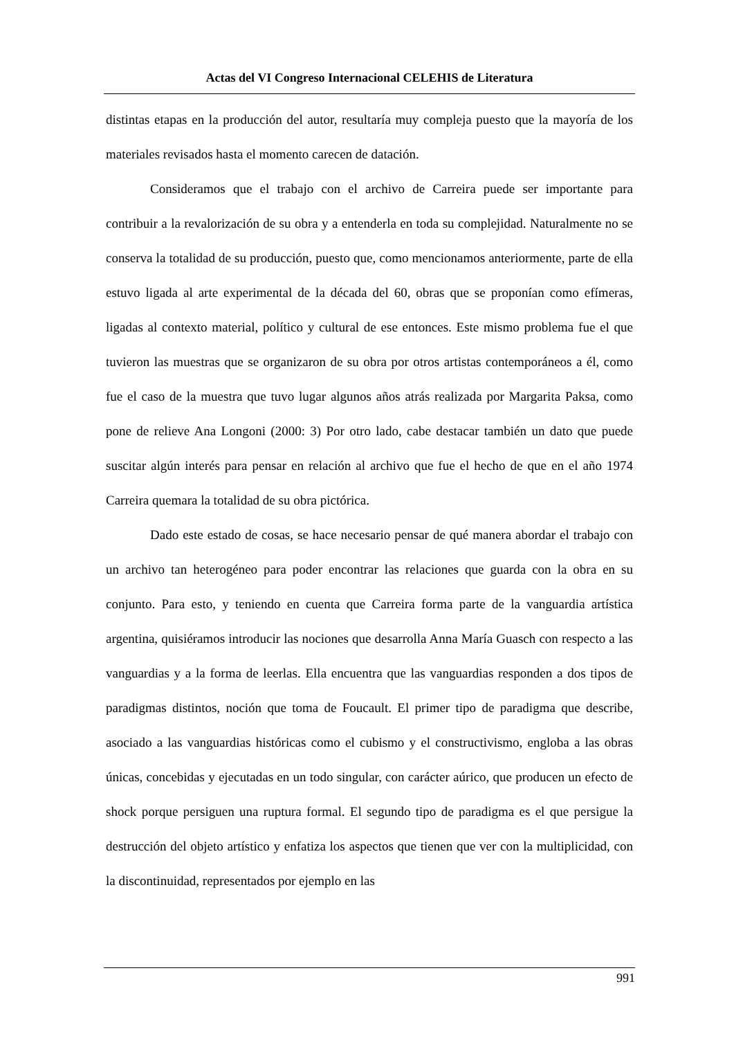Actas del VI Congreso Internacional CELEHIS de Literatura
distintas etapas en la producción del autor, resultaría muy compleja puesto que la mayoría de los materiales revisados hasta el momento carecen de datación.
Consideramos que el trabajo con el archivo de Carreira puede ser importante para contribuir a la revalorización de su obra y a entenderla en toda su complejidad. Naturalmente no se conserva la totalidad de su producción, puesto que, como mencionamos anteriormente, parte de ella estuvo ligada al arte experimental de la década del 60, obras que se proponían como efímeras, ligadas al contexto material, político y cultural de ese entonces. Este mismo problema fue el que tuvieron las muestras que se organizaron de su obra por otros artistas contemporáneos a él, como fue el caso de la muestra que tuvo lugar algunos años atrás realizada por Margarita Paksa, como pone de relieve Ana Longoni (2000: 3) Por otro lado, cabe destacar también un dato que puede suscitar algún interés para pensar en relación al archivo que fue el hecho de que en el año 1974 Carreira quemara la totalidad de su obra pictórica.
Dado este estado de cosas, se hace necesario pensar de qué manera abordar el trabajo con un archivo tan heterogéneo para poder encontrar las relaciones que guarda con la obra en su conjunto. Para esto, y teniendo en cuenta que Carreira forma parte de la vanguardia artística argentina, quisiéramos introducir las nociones que desarrolla Anna María Guasch con respecto a las vanguardias y a la forma de leerlas. Ella encuentra que las vanguardias responden a dos tipos de paradigmas distintos, noción que toma de Foucault. El primer tipo de paradigma que describe, asociado a las vanguardias históricas como el cubismo y el constructivismo, engloba a las obras únicas, concebidas y ejecutadas en un todo singular, con carácter aúrico, que producen un efecto de shock porque persiguen una ruptura formal. El segundo tipo de paradigma es el que persigue la destrucción del objeto artístico y enfatiza los aspectos que tienen que ver con la multiplicidad, con la discontinuidad, representados por ejemplo en las
991